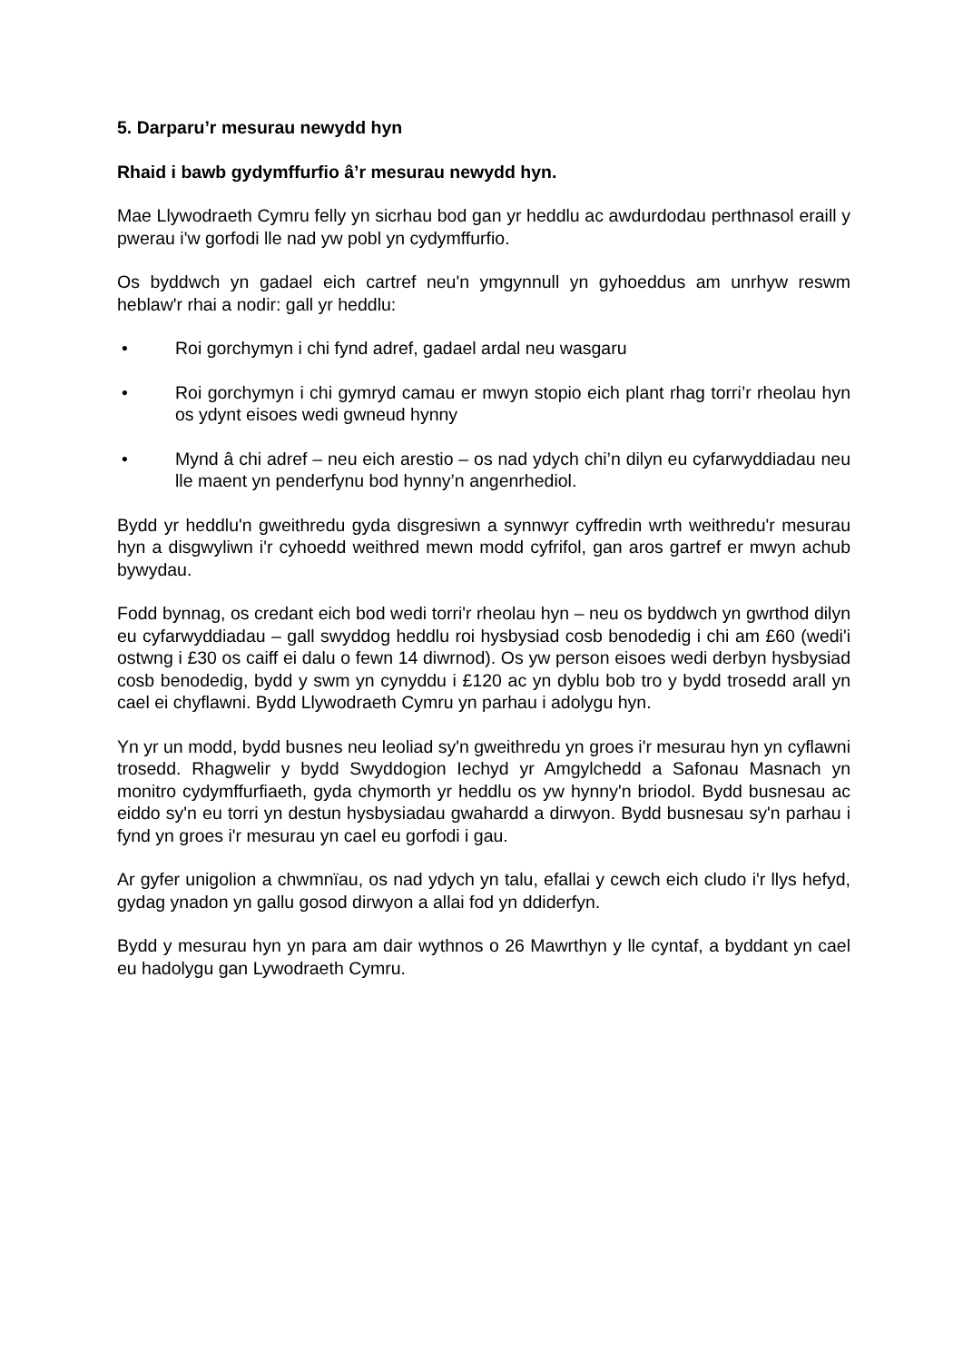5. Darparu’r mesurau newydd hyn
Rhaid i bawb gydymffurfio â’r mesurau newydd hyn.
Mae Llywodraeth Cymru felly yn sicrhau bod gan yr heddlu ac awdurdodau perthnasol eraill y pwerau i'w gorfodi lle nad yw pobl yn cydymffurfio.
Os byddwch yn gadael eich cartref neu'n ymgynnull yn gyhoeddus am unrhyw reswm heblaw'r rhai a nodir: gall yr heddlu:
• Roi gorchymyn i chi fynd adref, gadael ardal neu wasgaru
• Roi gorchymyn i chi gymryd camau er mwyn stopio eich plant rhag torri’r rheolau hyn os ydynt eisoes wedi gwneud hynny
• Mynd â chi adref – neu eich arestio – os nad ydych chi’n dilyn eu cyfarwyddiadau neu lle maent yn penderfynu bod hynny’n angenrhediol.
Bydd yr heddlu'n gweithredu gyda disgresiwn a synnwyr cyffredin wrth weithredu'r mesurau hyn a disgwyliwn i'r cyhoedd weithred mewn modd cyfrifol, gan aros gartref er mwyn achub bywydau.
Fodd bynnag, os credant eich bod wedi torri'r rheolau hyn – neu os byddwch yn gwrthod dilyn eu cyfarwyddiadau – gall swyddog heddlu roi hysbysiad cosb benodedig i chi am £60 (wedi'i ostwng i £30 os caiff ei dalu o fewn 14 diwrnod). Os yw person eisoes wedi derbyn hysbysiad cosb benodedig, bydd y swm yn cynyddu i £120 ac yn dyblu bob tro y bydd trosedd arall yn cael ei chyflawni. Bydd Llywodraeth Cymru yn parhau i adolygu hyn.
Yn yr un modd, bydd busnes neu leoliad sy'n gweithredu yn groes i'r mesurau hyn yn cyflawni trosedd. Rhagwelir y bydd Swyddogion Iechyd yr Amgylchedd a Safonau Masnach yn monitro cydymffurfiaeth, gyda chymorth yr heddlu os yw hynny'n briodol. Bydd busnesau ac eiddo sy'n eu torri yn destun hysbysiadau gwahardd a dirwyon. Bydd busnesau sy'n parhau i fynd yn groes i'r mesurau yn cael eu gorfodi i gau.
Ar gyfer unigolion a chwmnïau, os nad ydych yn talu, efallai y cewch eich cludo i'r llys hefyd, gydag ynadon yn gallu gosod dirwyon a allai fod yn ddiderfyn.
Bydd y mesurau hyn yn para am dair wythnos o 26 Mawrthyn y lle cyntaf, a byddant yn cael eu hadolygu gan Lywodraeth Cymru.